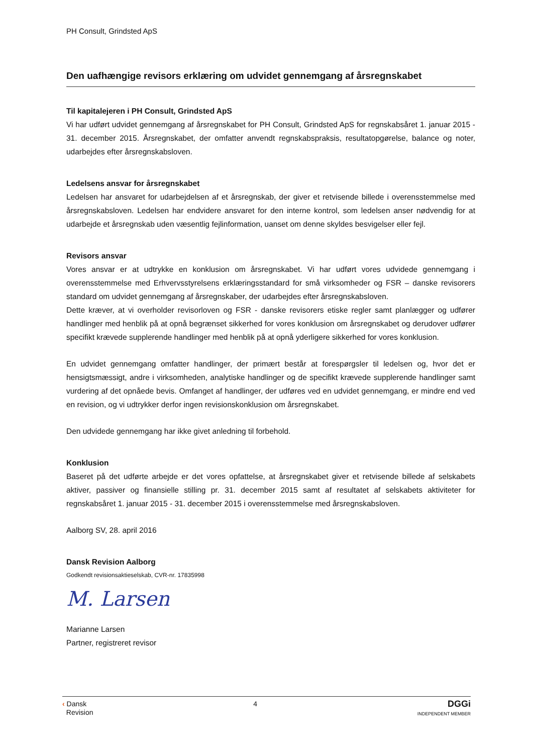PH Consult, Grindsted ApS
Den uafhængige revisors erklæring om udvidet gennemgang af årsregnskabet
Til kapitalejeren i PH Consult, Grindsted ApS
Vi har udført udvidet gennemgang af årsregnskabet for PH Consult, Grindsted ApS for regnskabsåret 1. januar 2015 - 31. december 2015. Årsregnskabet, der omfatter anvendt regnskabspraksis, resultatopgørelse, balance og noter, udarbejdes efter årsregnskabsloven.
Ledelsens ansvar for årsregnskabet
Ledelsen har ansvaret for udarbejdelsen af et årsregnskab, der giver et retvisende billede i overensstemmelse med årsregnskabsloven. Ledelsen har endvidere ansvaret for den interne kontrol, som ledelsen anser nødvendig for at udarbejde et årsregnskab uden væsentlig fejlinformation, uanset om denne skyldes besvigelser eller fejl.
Revisors ansvar
Vores ansvar er at udtrykke en konklusion om årsregnskabet. Vi har udført vores udvidede gennemgang i overensstemmelse med Erhvervsstyrelsens erklæringsstandard for små virksomheder og FSR – danske revisorers standard om udvidet gennemgang af årsregnskaber, der udarbejdes efter årsregnskabsloven.
Dette kræver, at vi overholder revisorloven og FSR - danske revisorers etiske regler samt planlægger og udfører handlinger med henblik på at opnå begrænset sikkerhed for vores konklusion om årsregnskabet og derudover udfører specifikt krævede supplerende handlinger med henblik på at opnå yderligere sikkerhed for vores konklusion.
En udvidet gennemgang omfatter handlinger, der primært består at forespørgsler til ledelsen og, hvor det er hensigtsmæssigt, andre i virksomheden, analytiske handlinger og de specifikt krævede supplerende handlinger samt vurdering af det opnåede bevis. Omfanget af handlinger, der udføres ved en udvidet gennemgang, er mindre end ved en revision, og vi udtrykker derfor ingen revisionskonklusion om årsregnskabet.
Den udvidede gennemgang har ikke givet anledning til forbehold.
Konklusion
Baseret på det udførte arbejde er det vores opfattelse, at årsregnskabet giver et retvisende billede af selskabets aktiver, passiver og finansielle stilling pr. 31. december 2015 samt af resultatet af selskabets aktiviteter for regnskabsåret 1. januar 2015 - 31. december 2015 i overensstemmelse med årsregnskabsloven.
Aalborg SV, 28. april 2016
Dansk Revision Aalborg
Godkendt revisionsaktieselskab, CVR-nr. 17835998
M. Larsen
Marianne Larsen
Partner, registreret revisor
‹ Dansk
Revision
4
DGGi
INDEPENDENT MEMBER